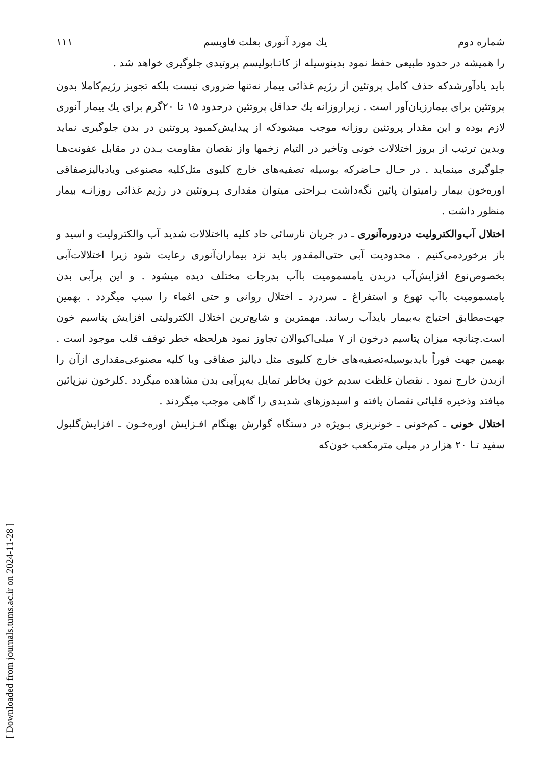[ Downloaded from journals.tums.ac.ir on 2024-11-28 ]
شماره دوم يك مورد آنوری بعلت فاويسم ۱۱۱
را همیشه در حدود طبیعی حفظ نمود بدینوسیله از کاتـابولیسم پروتیدی جلوگیری خواهد شد .
باید یادآورشدکه حذف کامل پروتئین از رژیم غذائی بیمار نه‌تنها ضروری نیست بلکه تجویز رژیم‌کاملا بدون پروتئین برای بیمارزیان‌آور است . زیراروزانه یك حداقل پروتئین درحدود ۱۵ تا ۲۰گرم برای یك بیمار آنوری لازم بوده و این مقدار پروتئین روزانه موجب میشودکه از پیدایش‌کمبود پروتئین در بدن جلوگیری نماید وبدین ترتیب از بروز اختلالات خونی وتأخیر در التیام زخمها واز نقصان مقاومت بـدن در مقابل عفونت‌هـا جلوگیری مینماید . در حـال حـاضرکه بوسیله تصفیه‌های خارج کلیوی مثل‌کلیه مصنوعی ویادیالیزصفاقی اوره‌خون بیمار رامیتوان پائین نگه‌داشت بـراحتی میتوان مقداری پـروتئین در رژیم غذائی روزانـه بیمار منظور داشت .
اختلال آب‌والکترولیت دردوره‌آنوری ـ در جریان نارسائی حاد کلیه بااختلالات شدید آب والکترولیت و اسید و باز برخوردمی‌کنیم . محدودیت آبی حتی‌المقدور باید نزد بیماران‌آنوری رعایت شود زیرا اختلالات‌آبی بخصوص‌نوع افزایش‌آب دربدن یامسمومیت باآب بدرجات مختلف دیده میشود . و این پرآبی بدن یامسمومیت باآب تهوع و استفراغ ـ سردرد ـ اختلال روانی و حتی اغماء را سبب میگردد . بهمین جهت‌مطابق احتیاج به‌بیمار بایدآب رساند. مهمترین و شایع‌ترین اختلال الکترولیتی افزایش پتاسیم خون است.چنانچه میزان پتاسیم درخون از ۷ میلی‌اکیوالان تجاوز نمود هرلحظه خطر توقف قلب موجود است . بهمین جهت فوراً بایدبوسیله‌تصفیه‌های خارج کلیوی مثل دیالیز صفاقی ویا کلیه مصنوعی‌مقداری ازآن را ازبدن خارج نمود . نقصان غلظت سدیم خون بخاطر تمایل به‌پرآبی بدن مشاهده میگردد .کلرخون نیزپائین میافتد وذخیره قلیائی نقصان یافته و اسیدوزهای شدیدی را گاهی موجب میگردند .
اختلال خونی ـ کم‌خونی ـ خونریزی بـویژه در دستگاه گوارش بهنگام افـزایش اوره‌خـون ـ افزایش‌گلبول سفید تـا ۲۰ هزار در میلی مترمکعب خون‌که